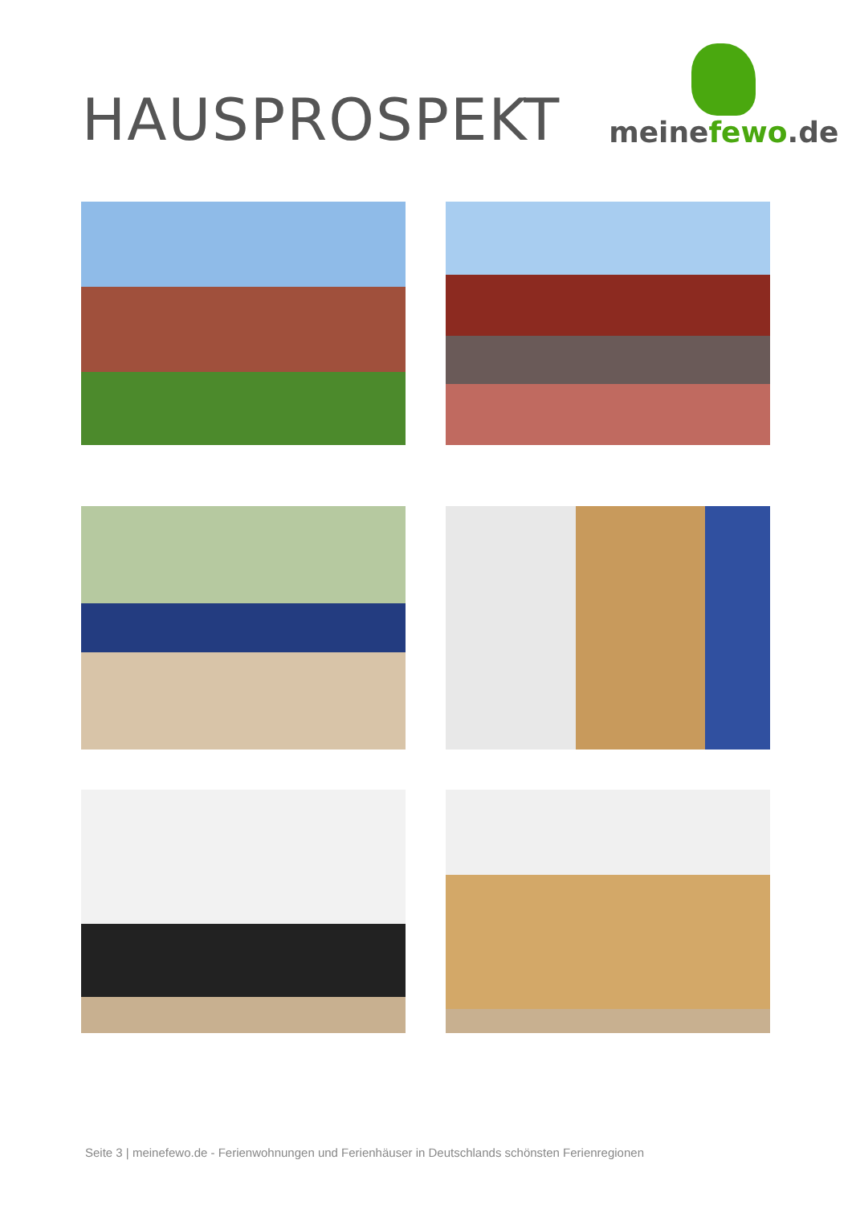HAUSPROSPEKT
meinefewo.de
Seite 3 | meinefewo.de - Ferienwohnungen und Ferienhäuser in Deutschlands schönsten Ferienregionen